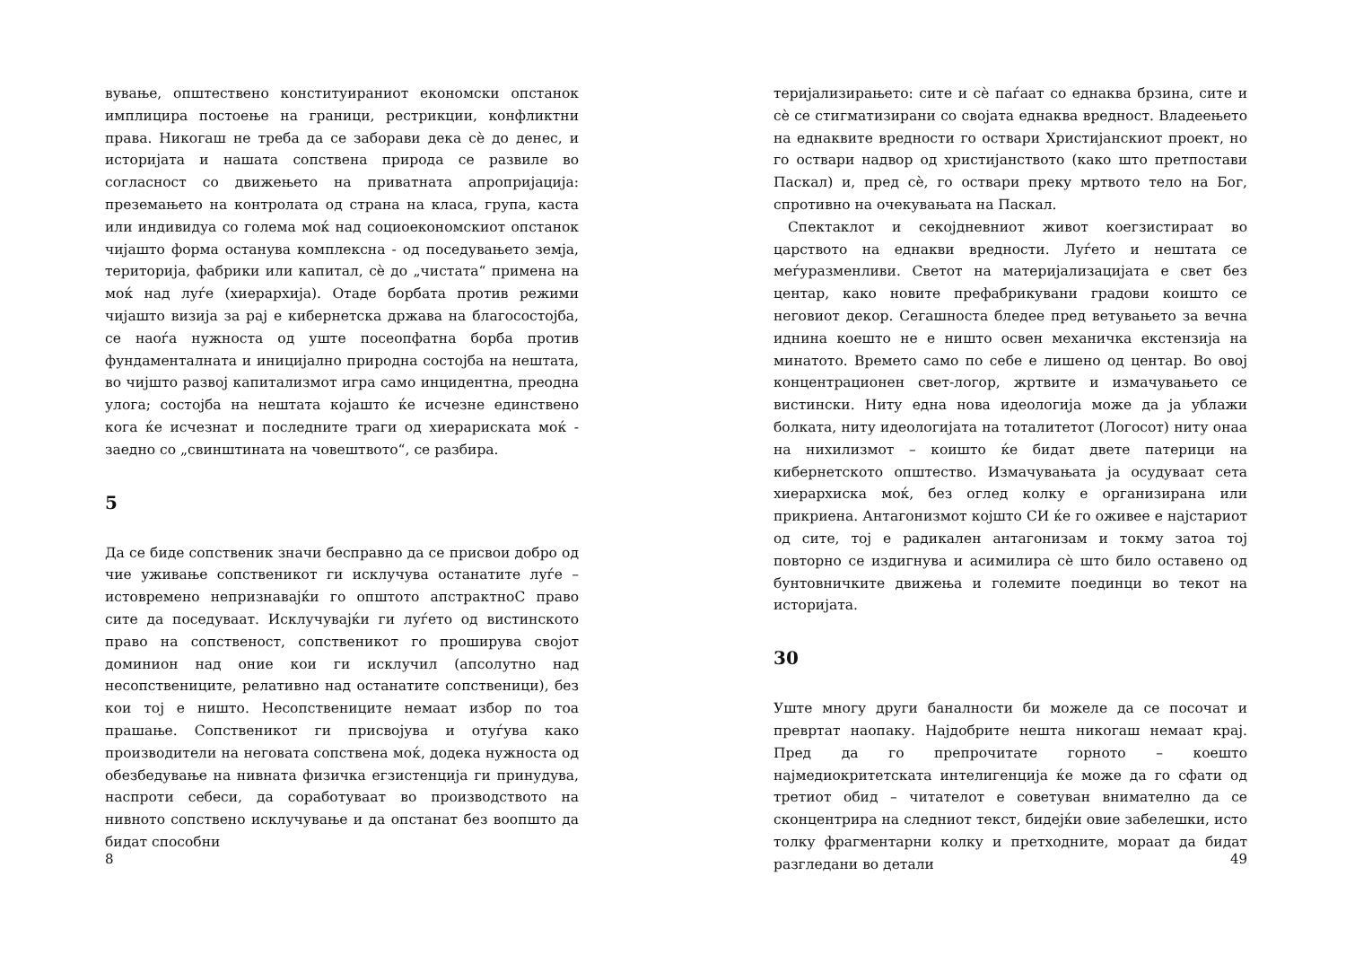вување, општествено конституираниот економски опстанок имплицира постоење на граници, рестрикции, конфликтни права. Никогаш не треба да се заборави дека сè до денес, и историјата и нашата сопствена природа се развиле во согласност со движењето на приватната апропријација: преземањето на контролата од страна на класа, група, каста или индивидуа со голема моќ над социоекономскиот опстанок чијашто форма останува комплексна - од поседувањето земја, територија, фабрики или капитал, сè до „чистата“ примена на моќ над луѓе (хиерархија). Отаде борбата против режими чијашто визија за рај е кибернетска држава на благосостојба, се наоѓа нужноста од уште посеопфатна борба против фундаменталната и иницијално природна состојба на нештата, во чијшто развој капитализмот игра само инцидентна, преодна улога; состојба на нештата којашто ќе исчезне единствено кога ќе исчезнат и последните траги од хиерариската моќ - заедно со „свинштината на човештвото“, се разбира.
5
Да се биде сопственик значи бесправно да се присвои добро од чие уживање сопственикот ги исклучува останатите луѓе – истовремено непризнавајќи го општото апстрактноС право сите да поседуваат. Исклучувајќи ги луѓето од вистинското право на сопственост, сопственикот го проширува својот доминион над оние кои ги исклучил (апсолутно над несопствениците, релативно над останатите сопственици), без кои тој е ништо. Несопствениците немаат избор по тоа прашање. Сопственикот ги присвојува и отуѓува како производители на неговата сопствена моќ, додека нужноста од обезбедување на нивната физичка егзистенција ги принудува, наспроти себеси, да соработуваат во производството на нивното сопствено исклучување и да опстанат без воопшто да бидат способни
8
теријализирањето: сите и сè паѓаат со еднаква брзина, сите и сè се стигматизирани со својата еднаква вредност. Владеењето на еднаквите вредности го оствари Христијанскиот проект, но го оствари надвор од христијанството (како што претпостави Паскал) и, пред сè, го оствари преку мртвото тело на Бог, спротивно на очекувањата на Паскал.
Спектаклот и секојдневниот живот коегзистираат во царството на еднакви вредности. Луѓето и нештата се меѓуразменливи. Светот на материјализацијата е свет без центар, како новите префабрикувани градови коишто се неговиот декор. Сегашноста бледее пред ветувањето за вечна иднина коешто не е ништо освен механичка екстензија на минатото. Времето само по себе е лишено од центар. Во овој концентрационен свет-логор, жртвите и измачувањето се вистински. Ниту една нова идеологија може да ја ублажи болката, ниту идеологијата на тоталитетот (Логосот) ниту онаа на нихилизмот – коишто ќе бидат двете патерици на кибернетското општество. Измачувањата ја осудуваат сета хиерархиска моќ, без оглед колку е организирана или прикриена. Антагонизмот којшто СИ ќе го оживее е најстариот од сите, тој е радикален антагонизам и токму затоа тој повторно се издигнува и асимилира сè што било оставено од бунтовничките движења и големите поединци во текот на историјата.
30
Уште многу други баналности би можеле да се посочат и превртат наопаку. Најдобрите нешта никогаш немаат крај. Пред да го препрочитате горното – коешто најмедиокритетската интелигенција ќе може да го сфати од третиот обид – читателот е советуван внимателно да се сконцентрира на следниот текст, бидејќи овие забелешки, исто толку фрагментарни колку и претходните, мораат да бидат разгледани во детали
49